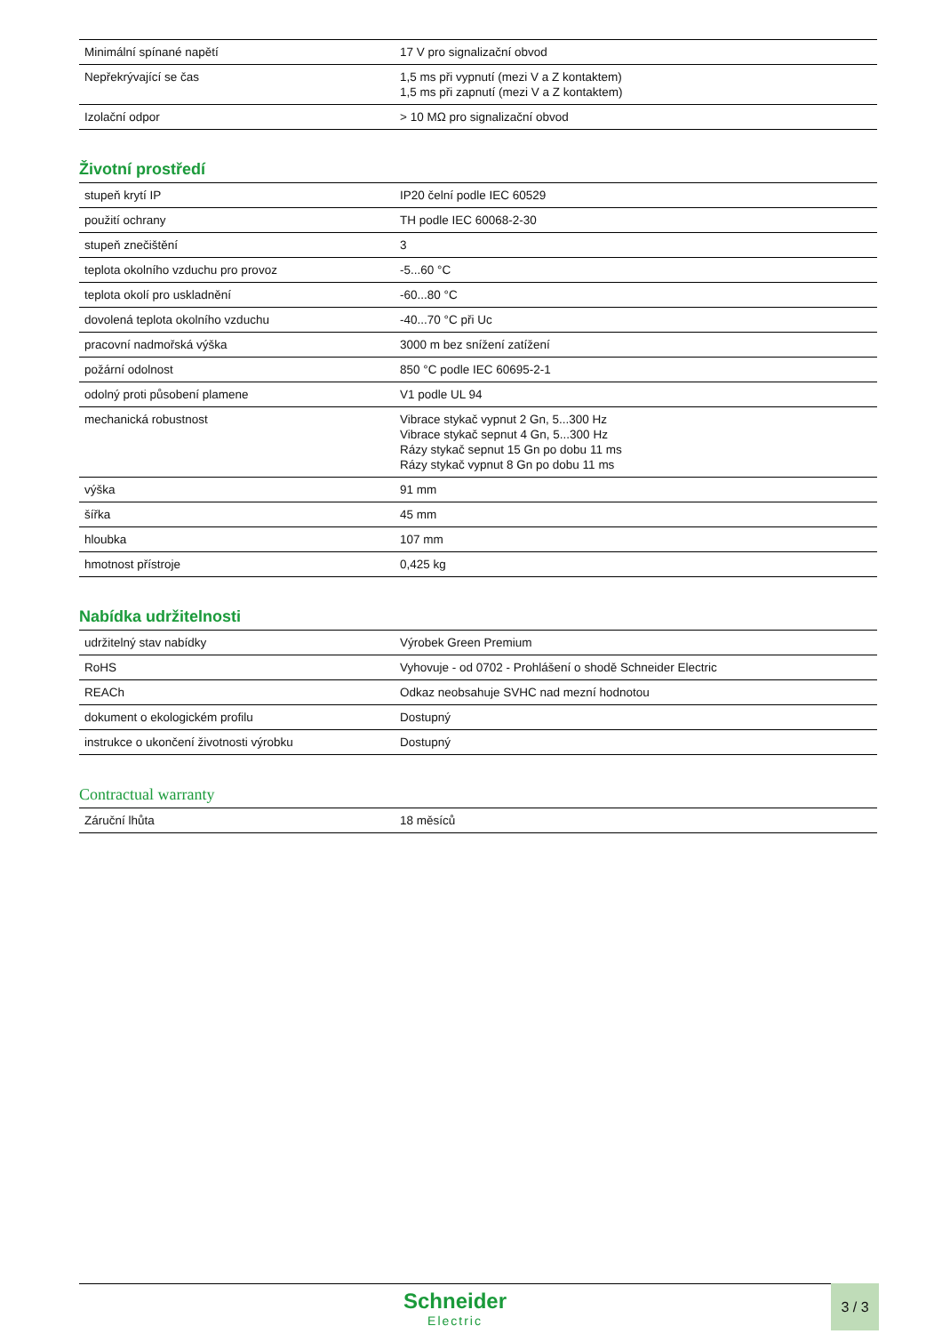| Minimální spínané napětí | 17 V pro signalizační obvod |
| Nepřekrývající se čas | 1,5 ms při vypnutí (mezi V a Z kontaktem) 1,5 ms při zapnutí (mezi V a Z kontaktem) |
| Izolační odpor | > 10 MΩ pro signalizační obvod |
Životní prostředí
| stupeň krytí IP | IP20 čelní podle IEC 60529 |
| použití ochrany | TH podle IEC 60068-2-30 |
| stupeň znečištění | 3 |
| teplota okolního vzduchu pro provoz | -5...60 °C |
| teplota okolí pro uskladnění | -60...80 °C |
| dovolená teplota okolního vzduchu | -40...70 °C při Uc |
| pracovní nadmořská výška | 3000 m bez snížení zatížení |
| požární odolnost | 850 °C podle IEC 60695-2-1 |
| odolný proti působení plamene | V1 podle UL 94 |
| mechanická robustnost | Vibrace stykač vypnut 2 Gn, 5...300 Hz Vibrace stykač sepnut 4 Gn, 5...300 Hz Rázy stykač sepnut 15 Gn po dobu 11 ms Rázy stykač vypnut 8 Gn po dobu 11 ms |
| výška | 91 mm |
| šířka | 45 mm |
| hloubka | 107 mm |
| hmotnost přístroje | 0,425 kg |
Nabídka udržitelnosti
| udržitelný stav nabídky | Výrobek Green Premium |
| RoHS | Vyhovuje - od 0702 - Prohlášení o shodě Schneider Electric |
| REACh | Odkaz neobsahuje SVHC nad mezní hodnotou |
| dokument o ekologickém profilu | Dostupný |
| instrukce o ukončení životnosti výrobku | Dostupný |
Contractual warranty
| Záruční lhůta | 18 měsíců |
Schneider
Electric
3 / 3